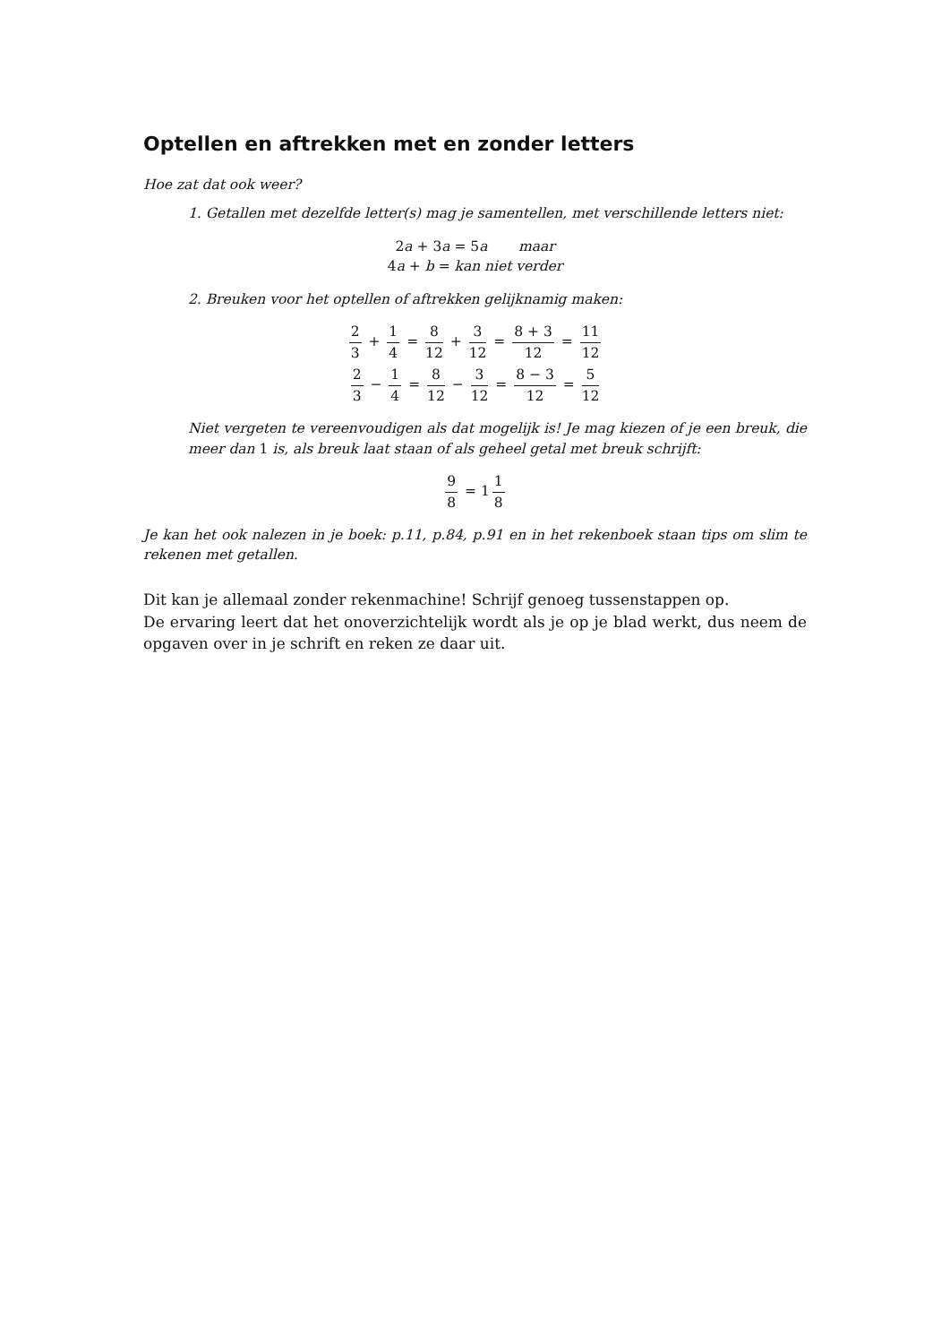Optellen en aftrekken met en zonder letters
Hoe zat dat ook weer?
1. Getallen met dezelfde letter(s) mag je samentellen, met verschillende letters niet:
2a + 3a = 5a maar
4a + b = kan niet verder
2. Breuken voor het optellen of aftrekken gelijknamig maken:
2 3 + 1 4 = 8 12 + 3 12 = 8 + 3 12 = 11 12
2 3 − 1 4 = 8 12 − 3 12 = 8 − 3 12 = 5 12
Niet vergeten te vereenvoudigen als dat mogelijk is! Je mag kiezen of je een breuk, die meer dan 1 is, als breuk laat staan of als geheel getal met breuk schrijft:
9 8 = 1 1 8
Je kan het ook nalezen in je boek: p.11, p.84, p.91 en in het rekenboek staan tips om slim te rekenen met getallen.
Dit kan je allemaal zonder rekenmachine! Schrijf genoeg tussenstappen op.
De ervaring leert dat het onoverzichtelijk wordt als je op je blad werkt, dus neem de opgaven over in je schrift en reken ze daar uit.